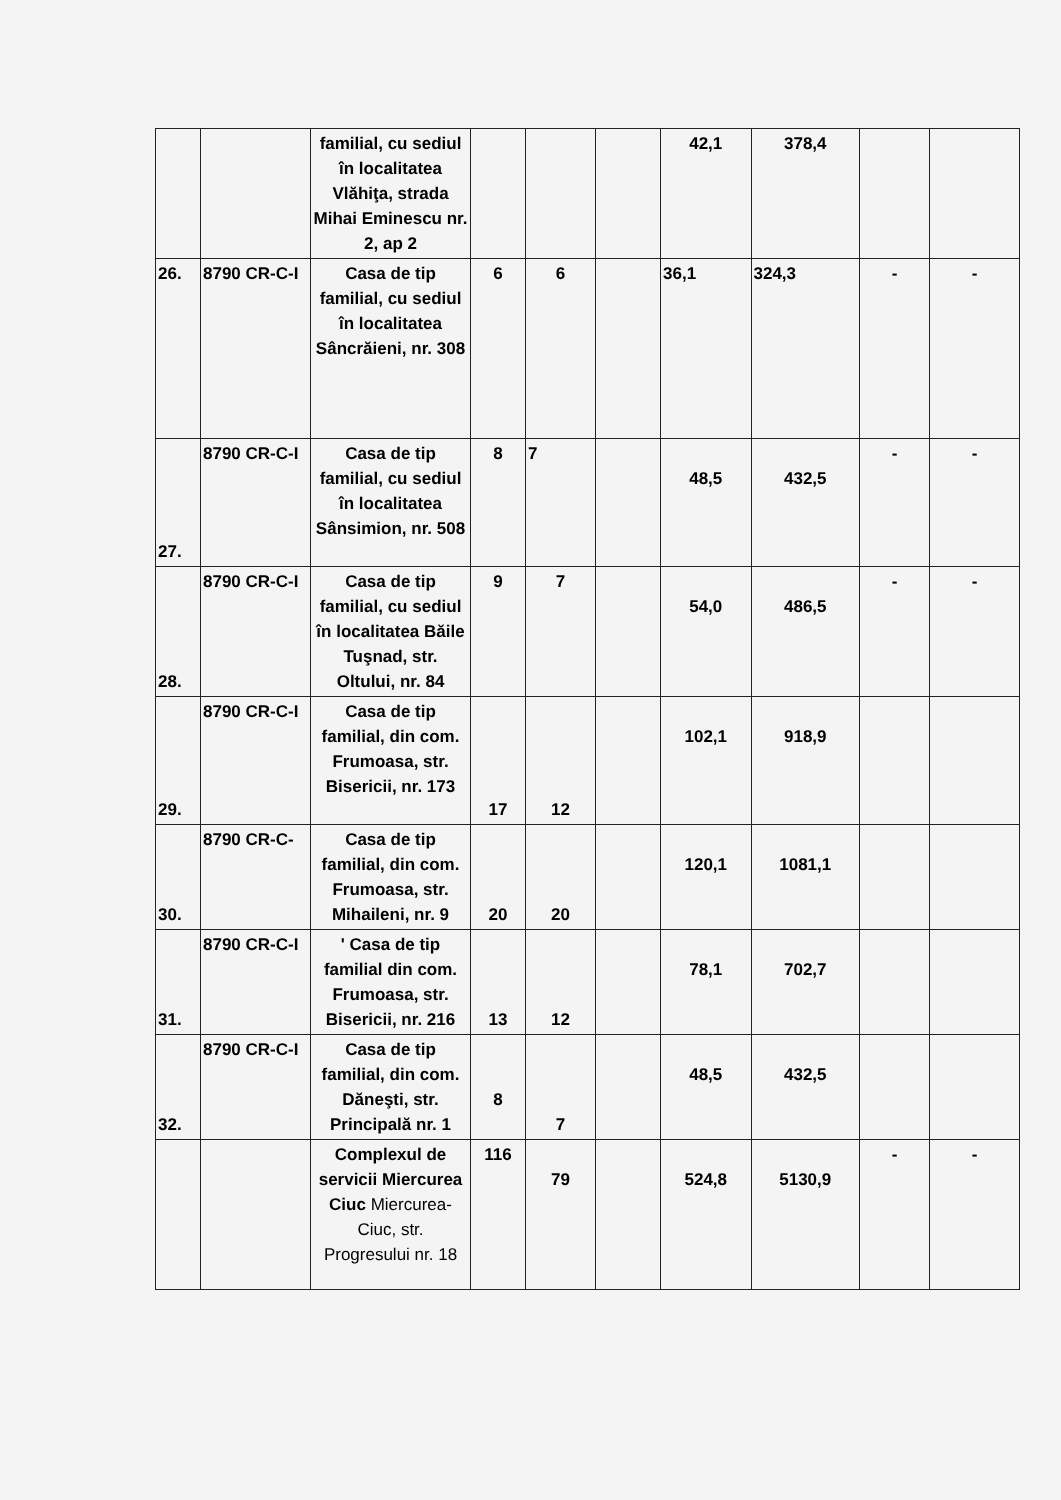| | | familial, cu sediul în localitatea Vlăhiţa, strada Mihai Eminescu nr. 2, ap 2 | | | | 42,1 | 378,4 | | |
| 26. | 8790 CR-C-I | Casa de tip familial, cu sediul în localitatea Sâncrăieni, nr. 308 | 6 | 6 | | 36,1 | 324,3 | - | - |
| 27. | 8790 CR-C-I | Casa de tip familial, cu sediul în localitatea Sânsimion, nr. 508 | 8 | 7 | | 48,5 | 432,5 | - | - |
| 28. | 8790 CR-C-I | Casa de tip familial, cu sediul în localitatea Băile Tuşnad, str. Oltului, nr. 84 | 9 | 7 | | 54,0 | 486,5 | - | - |
| 29. | 8790 CR-C-I | Casa de tip familial, din com. Frumoasa, str. Bisericii, nr. 173 | 17 | 12 | | 102,1 | 918,9 | | |
| 30. | 8790 CR-C- | Casa de tip familial, din com. Frumoasa, str. Mihaileni, nr. 9 | 20 | 20 | | 120,1 | 1081,1 | | |
| 31. | 8790 CR-C-I | ' Casa de tip familial din com. Frumoasa, str. Bisericii, nr. 216 | 13 | 12 | | 78,1 | 702,7 | | |
| 32. | 8790 CR-C-I | Casa de tip familial, din com. Dăneşti, str. Principală nr. 1 | 8 | 7 | | 48,5 | 432,5 | | |
| | | Complexul de servicii Miercurea Ciuc Miercurea-Ciuc, str. Progresului nr. 18 | 116 | 79 | | 524,8 | 5130,9 | - | - |